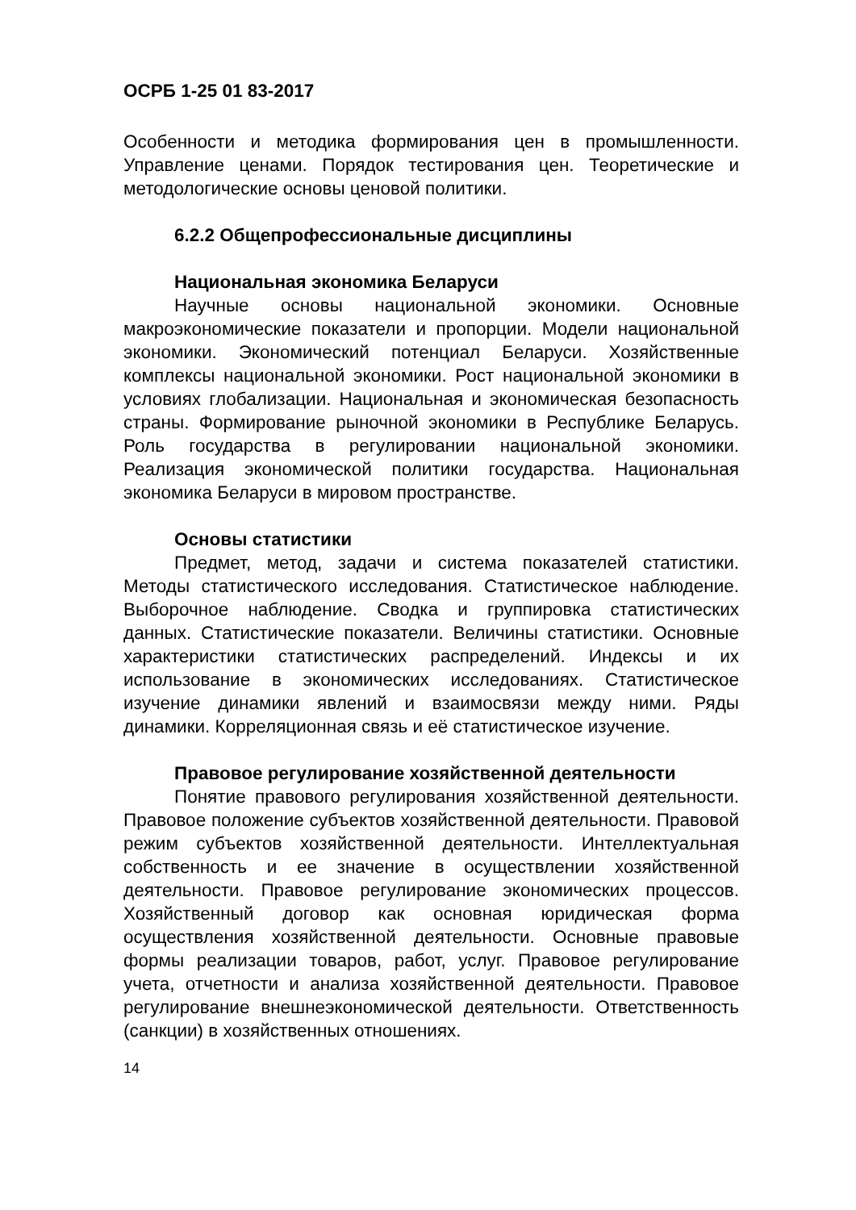ОСРБ 1-25 01 83-2017
Особенности и методика формирования цен в промышленности. Управление ценами. Порядок тестирования цен. Теоретические и методологические основы ценовой политики.
6.2.2 Общепрофессиональные дисциплины
Национальная экономика Беларуси
Научные основы национальной экономики. Основные макроэкономические показатели и пропорции. Модели национальной экономики. Экономический потенциал Беларуси. Хозяйственные комплексы национальной экономики. Рост национальной экономики в условиях глобализации. Национальная и экономическая безопасность страны. Формирование рыночной экономики в Республике Беларусь. Роль государства в регулировании национальной экономики. Реализация экономической политики государства. Национальная экономика Беларуси в мировом пространстве.
Основы статистики
Предмет, метод, задачи и система показателей статистики. Методы статистического исследования. Статистическое наблюдение. Выборочное наблюдение. Сводка и группировка статистических данных. Статистические показатели. Величины статистики. Основные характеристики статистических распределений. Индексы и их использование в экономических исследованиях. Статистическое изучение динамики явлений и взаимосвязи между ними. Ряды динамики. Корреляционная связь и её статистическое изучение.
Правовое регулирование хозяйственной деятельности
Понятие правового регулирования хозяйственной деятельности. Правовое положение субъектов хозяйственной деятельности. Правовой режим субъектов хозяйственной деятельности. Интеллектуальная собственность и ее значение в осуществлении хозяйственной деятельности. Правовое регулирование экономических процессов. Хозяйственный договор как основная юридическая форма осуществления хозяйственной деятельности. Основные правовые формы реализации товаров, работ, услуг. Правовое регулирование учета, отчетности и анализа хозяйственной деятельности. Правовое регулирование внешнеэкономической деятельности. Ответственность (санкции) в хозяйственных отношениях.
14